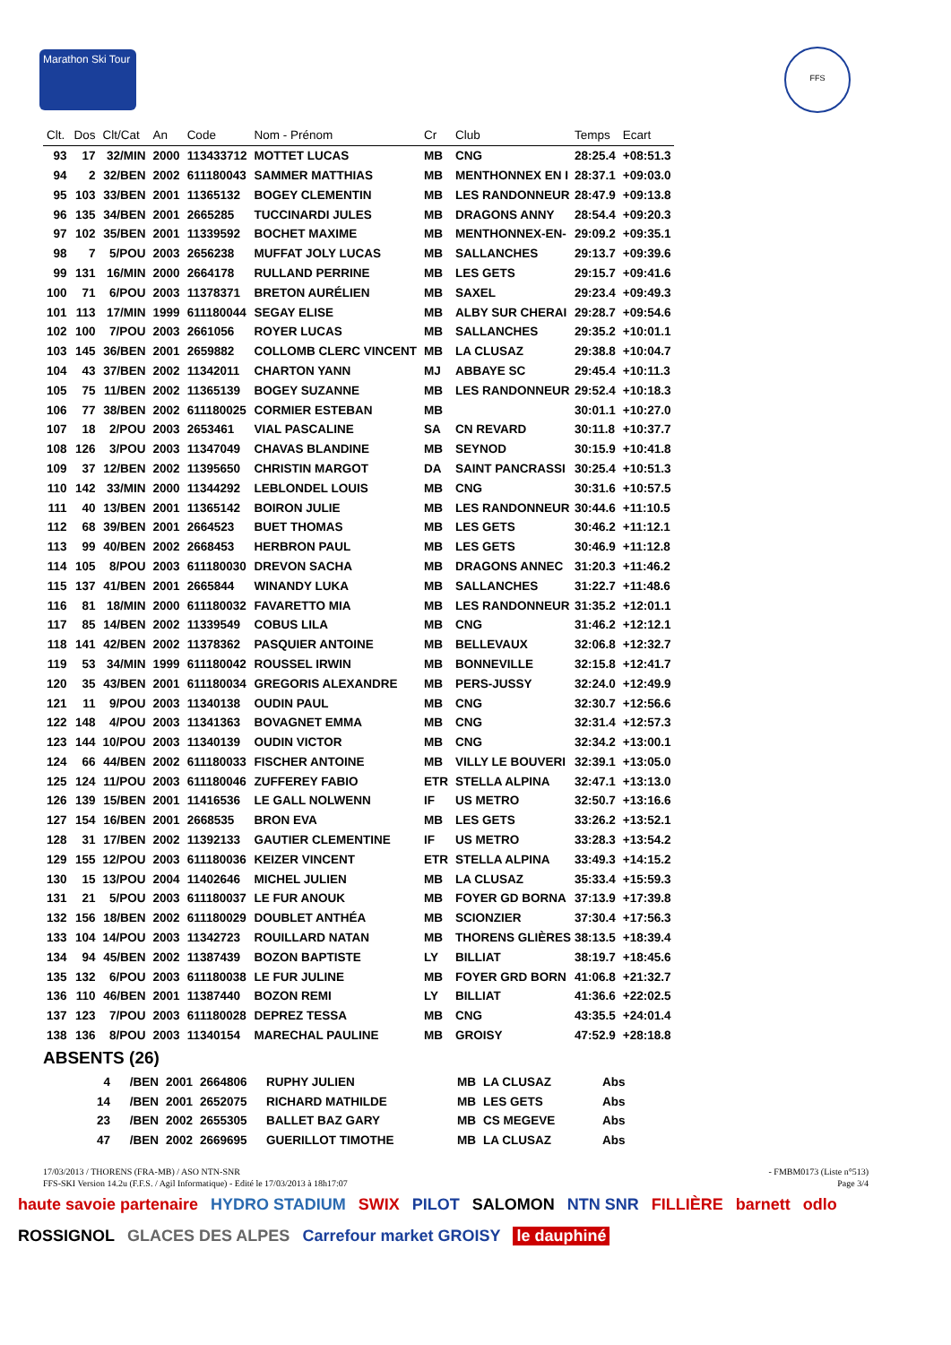Marathon Ski Tour
FFS
| Clt. | Dos | Clt/Cat | An | Code | Nom - Prénom | Cr | Club | Temps | Ecart |
| --- | --- | --- | --- | --- | --- | --- | --- | --- | --- |
| 93 | 17 | 32/MIN | 2000 | 113433712 | MOTTET LUCAS | MB | CNG | 28:25.4 | +08:51.3 |
| 94 | 2 | 32/BEN | 2002 | 611180043 | SAMMER MATTHIAS | MB | MENTHONNEX EN I | 28:37.1 | +09:03.0 |
| 95 | 103 | 33/BEN | 2001 | 11365132 | BOGEY CLEMENTIN | MB | LES RANDONNEUR | 28:47.9 | +09:13.8 |
| 96 | 135 | 34/BEN | 2001 | 2665285 | TUCCINARDI JULES | MB | DRAGONS ANNY | 28:54.4 | +09:20.3 |
| 97 | 102 | 35/BEN | 2001 | 11339592 | BOCHET MAXIME | MB | MENTHONNEX-EN- | 29:09.2 | +09:35.1 |
| 98 | 7 | 5/POU | 2003 | 2656238 | MUFFAT JOLY LUCAS | MB | SALLANCHES | 29:13.7 | +09:39.6 |
| 99 | 131 | 16/MIN | 2000 | 2664178 | RULLAND PERRINE | MB | LES GETS | 29:15.7 | +09:41.6 |
| 100 | 71 | 6/POU | 2003 | 11378371 | BRETON AURÉLIEN | MB | SAXEL | 29:23.4 | +09:49.3 |
| 101 | 113 | 17/MIN | 1999 | 611180044 | SEGAY ELISE | MB | ALBY SUR CHERAI | 29:28.7 | +09:54.6 |
| 102 | 100 | 7/POU | 2003 | 2661056 | ROYER LUCAS | MB | SALLANCHES | 29:35.2 | +10:01.1 |
| 103 | 145 | 36/BEN | 2001 | 2659882 | COLLOMB CLERC VINCENT | MB | LA CLUSAZ | 29:38.8 | +10:04.7 |
| 104 | 43 | 37/BEN | 2002 | 11342011 | CHARTON YANN | MJ | ABBAYE SC | 29:45.4 | +10:11.3 |
| 105 | 75 | 11/BEN | 2002 | 11365139 | BOGEY SUZANNE | MB | LES RANDONNEUR | 29:52.4 | +10:18.3 |
| 106 | 77 | 38/BEN | 2002 | 611180025 | CORMIER ESTEBAN | MB | | 30:01.1 | +10:27.0 |
| 107 | 18 | 2/POU | 2003 | 2653461 | VIAL PASCALINE | SA | CN REVARD | 30:11.8 | +10:37.7 |
| 108 | 126 | 3/POU | 2003 | 11347049 | CHAVAS BLANDINE | MB | SEYNOD | 30:15.9 | +10:41.8 |
| 109 | 37 | 12/BEN | 2002 | 11395650 | CHRISTIN MARGOT | DA | SAINT PANCRASSI | 30:25.4 | +10:51.3 |
| 110 | 142 | 33/MIN | 2000 | 11344292 | LEBLONDEL LOUIS | MB | CNG | 30:31.6 | +10:57.5 |
| 111 | 40 | 13/BEN | 2001 | 11365142 | BOIRON JULIE | MB | LES RANDONNEUR | 30:44.6 | +11:10.5 |
| 112 | 68 | 39/BEN | 2001 | 2664523 | BUET THOMAS | MB | LES GETS | 30:46.2 | +11:12.1 |
| 113 | 99 | 40/BEN | 2002 | 2668453 | HERBRON PAUL | MB | LES GETS | 30:46.9 | +11:12.8 |
| 114 | 105 | 8/POU | 2003 | 611180030 | DREVON SACHA | MB | DRAGONS ANNEC | 31:20.3 | +11:46.2 |
| 115 | 137 | 41/BEN | 2001 | 2665844 | WINANDY LUKA | MB | SALLANCHES | 31:22.7 | +11:48.6 |
| 116 | 81 | 18/MIN | 2000 | 611180032 | FAVARETTO MIA | MB | LES RANDONNEUR | 31:35.2 | +12:01.1 |
| 117 | 85 | 14/BEN | 2002 | 11339549 | COBUS LILA | MB | CNG | 31:46.2 | +12:12.1 |
| 118 | 141 | 42/BEN | 2002 | 11378362 | PASQUIER ANTOINE | MB | BELLEVAUX | 32:06.8 | +12:32.7 |
| 119 | 53 | 34/MIN | 1999 | 611180042 | ROUSSEL IRWIN | MB | BONNEVILLE | 32:15.8 | +12:41.7 |
| 120 | 35 | 43/BEN | 2001 | 611180034 | GREGORIS ALEXANDRE | MB | PERS-JUSSY | 32:24.0 | +12:49.9 |
| 121 | 11 | 9/POU | 2003 | 11340138 | OUDIN PAUL | MB | CNG | 32:30.7 | +12:56.6 |
| 122 | 148 | 4/POU | 2003 | 11341363 | BOVAGNET EMMA | MB | CNG | 32:31.4 | +12:57.3 |
| 123 | 144 | 10/POU | 2003 | 11340139 | OUDIN VICTOR | MB | CNG | 32:34.2 | +13:00.1 |
| 124 | 66 | 44/BEN | 2002 | 611180033 | FISCHER ANTOINE | MB | VILLY LE BOUVERI | 32:39.1 | +13:05.0 |
| 125 | 124 | 11/POU | 2003 | 611180046 | ZUFFEREY FABIO | ETR | STELLA ALPINA | 32:47.1 | +13:13.0 |
| 126 | 139 | 15/BEN | 2001 | 11416536 | LE GALL NOLWENN | IF | US METRO | 32:50.7 | +13:16.6 |
| 127 | 154 | 16/BEN | 2001 | 2668535 | BRON EVA | MB | LES GETS | 33:26.2 | +13:52.1 |
| 128 | 31 | 17/BEN | 2002 | 11392133 | GAUTIER CLEMENTINE | IF | US METRO | 33:28.3 | +13:54.2 |
| 129 | 155 | 12/POU | 2003 | 611180036 | KEIZER VINCENT | ETR | STELLA ALPINA | 33:49.3 | +14:15.2 |
| 130 | 15 | 13/POU | 2004 | 11402646 | MICHEL JULIEN | MB | LA CLUSAZ | 35:33.4 | +15:59.3 |
| 131 | 21 | 5/POU | 2003 | 611180037 | LE FUR ANOUK | MB | FOYER GD BORNA | 37:13.9 | +17:39.8 |
| 132 | 156 | 18/BEN | 2002 | 611180029 | DOUBLET ANTHÉA | MB | SCIONZIER | 37:30.4 | +17:56.3 |
| 133 | 104 | 14/POU | 2003 | 11342723 | ROUILLARD NATAN | MB | THORENS GLIÈRES | 38:13.5 | +18:39.4 |
| 134 | 94 | 45/BEN | 2002 | 11387439 | BOZON BAPTISTE | LY | BILLIAT | 38:19.7 | +18:45.6 |
| 135 | 132 | 6/POU | 2003 | 611180038 | LE FUR JULINE | MB | FOYER GRD BORN | 41:06.8 | +21:32.7 |
| 136 | 110 | 46/BEN | 2001 | 11387440 | BOZON REMI | LY | BILLIAT | 41:36.6 | +22:02.5 |
| 137 | 123 | 7/POU | 2003 | 611180028 | DEPREZ TESSA | MB | CNG | 43:35.5 | +24:01.4 |
| 138 | 136 | 8/POU | 2003 | 11340154 | MARECHAL PAULINE | MB | GROISY | 47:52.9 | +28:18.8 |
ABSENTS (26)
| | 4 | /BEN | 2001 | 2664806 | RUPHY JULIEN | MB | LA CLUSAZ | Abs |
| | 14 | /BEN | 2001 | 2652075 | RICHARD MATHILDE | MB | LES GETS | Abs |
| | 23 | /BEN | 2002 | 2655305 | BALLET BAZ GARY | MB | CS MEGEVE | Abs |
| | 47 | /BEN | 2002 | 2669695 | GUERILLOT TIMOTHE | MB | LA CLUSAZ | Abs |
17/03/2013 / THORENS (FRA-MB) / ASO NTN-SNR - FMBM0173 (Liste n°513)
FFS-SKI Version 14.2u (F.F.S. / Agil Informatique) - Edité le 17/03/2013 à 18h17:07 Page 3/4
haute savoie partenaire HYDRO STADIUM SWIX PILOT SALOMON NTN SNR FILLIÈRE barnett odlo ROSSIGNOL GLACES DES ALPES Carrefour market GROISY le dauphiné